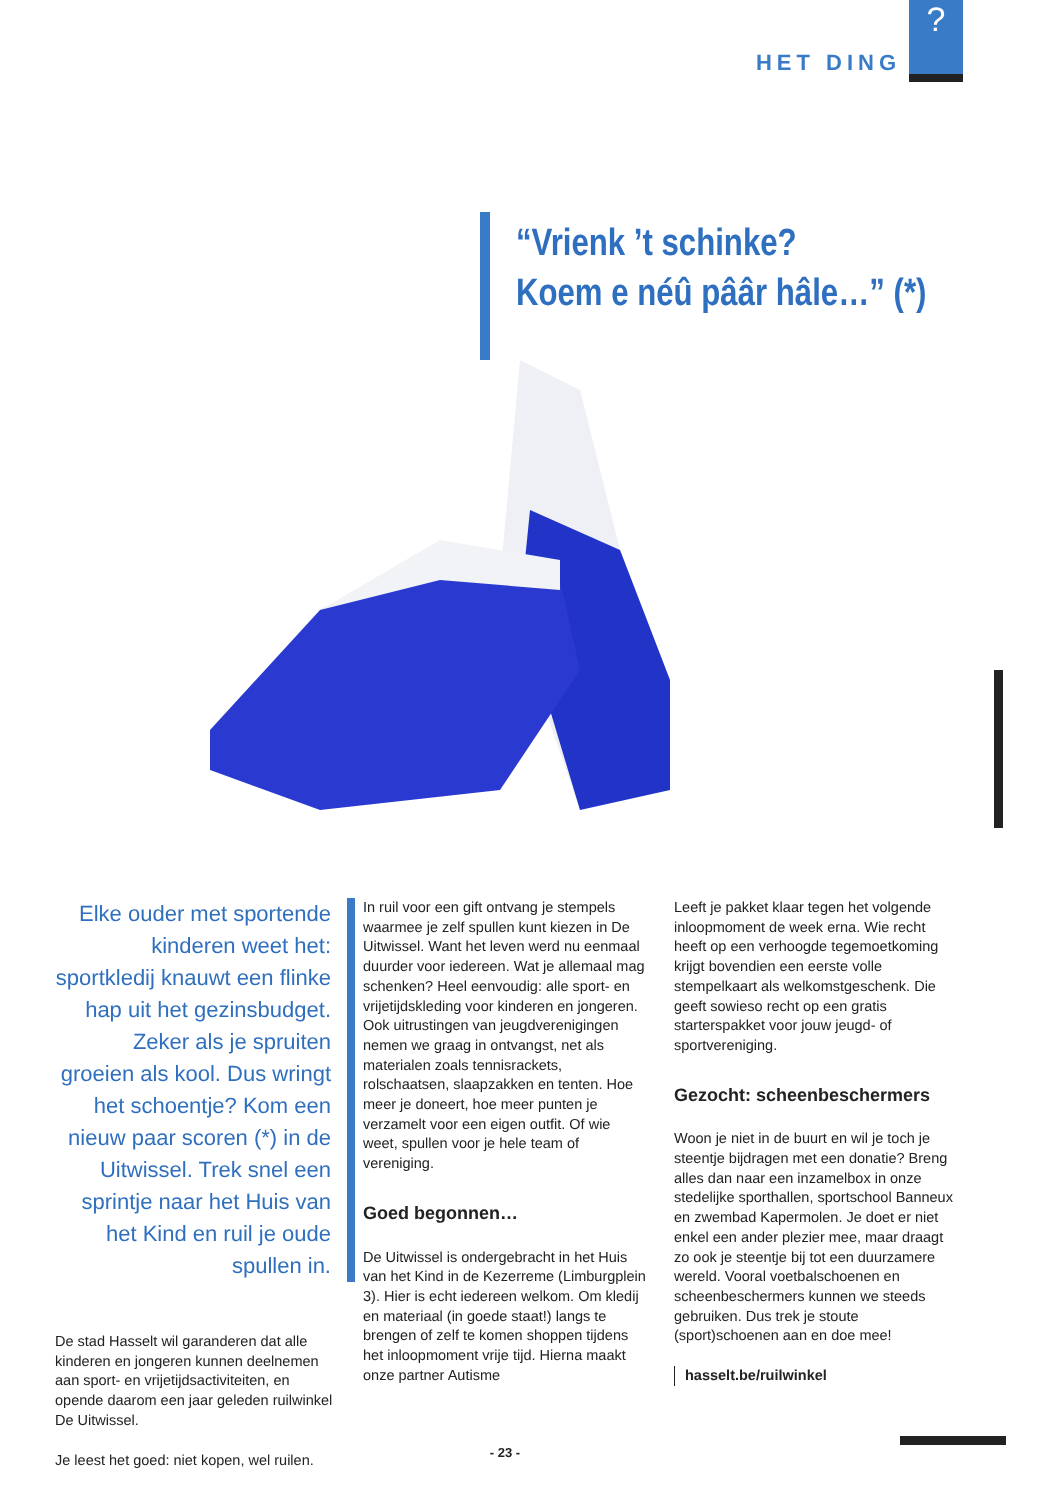HET DING
?
“Vrienk ’t schinke?
Koem e néû pââr hâle…” (*)
Elke ouder met sportende kinderen weet het: sportkledij knauwt een flinke hap uit het gezinsbudget. Zeker als je spruiten groeien als kool. Dus wringt het schoentje? Kom een nieuw paar scoren (*) in de Uitwissel. Trek snel een sprintje naar het Huis van het Kind en ruil je oude spullen in.
De stad Hasselt wil garanderen dat alle kinderen en jongeren kunnen deelnemen aan sport- en vrijetijdsactiviteiten, en opende daarom een jaar geleden ruilwinkel De Uitwissel.
Je leest het goed: niet kopen, wel ruilen.
In ruil voor een gift ontvang je stempels waarmee je zelf spullen kunt kiezen in De Uitwissel. Want het leven werd nu eenmaal duurder voor iedereen. Wat je allemaal mag schenken? Heel eenvoudig: alle sport- en vrijetijdskleding voor kinderen en jongeren. Ook uitrustingen van jeugdverenigingen nemen we graag in ontvangst, net als materialen zoals tennisrackets, rolschaatsen, slaapzakken en tenten. Hoe meer je doneert, hoe meer punten je verzamelt voor een eigen outfit. Of wie weet, spullen voor je hele team of vereniging.
Goed begonnen…
De Uitwissel is ondergebracht in het Huis van het Kind in de Kezerreme (Limburgplein 3). Hier is echt iedereen welkom. Om kledij en materiaal (in goede staat!) langs te brengen of zelf te komen shoppen tijdens het inloopmoment vrije tijd. Hierna maakt onze partner Autisme
Leeft je pakket klaar tegen het volgende inloopmoment de week erna. Wie recht heeft op een verhoogde tegemoetkoming krijgt bovendien een eerste volle stempelkaart als welkomstgeschenk. Die geeft sowieso recht op een gratis starterspakket voor jouw jeugd- of sportvereniging.
Gezocht: scheenbeschermers
Woon je niet in de buurt en wil je toch je steentje bijdragen met een donatie? Breng alles dan naar een inzamelbox in onze stedelijke sporthallen, sportschool Banneux en zwembad Kapermolen. Je doet er niet enkel een ander plezier mee, maar draagt zo ook je steentje bij tot een duurzamere wereld. Vooral voetbalschoenen en scheenbeschermers kunnen we steeds gebruiken. Dus trek je stoute (sport)schoenen aan en doe mee!
hasselt.be/ruilwinkel
- 23 -